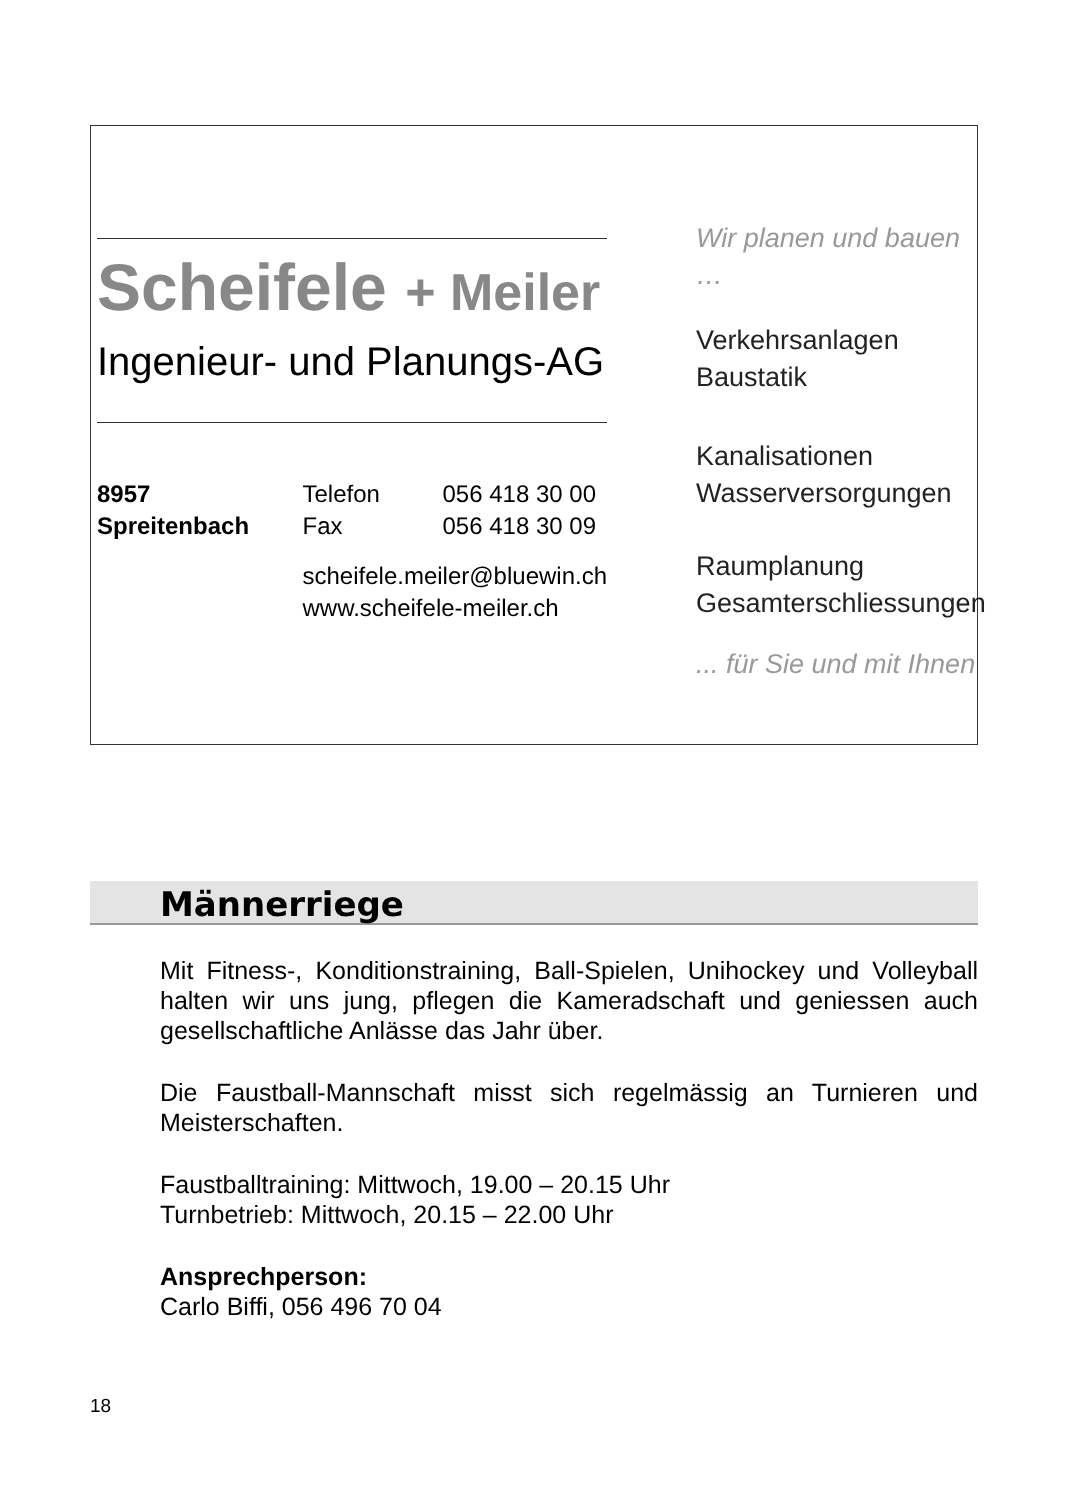Scheifele + Meiler
Ingenieur- und Planungs-AG
8957 Spreitenbach
Telefon 056 418 30 00
Fax 056 418 30 09
scheifele.meiler@bluewin.ch
www.scheifele-meiler.ch
Wir planen und bauen …
Verkehrsanlagen
Baustatik
Kanalisationen
Wasserversorgungen
Raumplanung
Gesamterschliessungen
... für Sie und mit Ihnen
Männerriege
Mit Fitness-, Konditionstraining, Ball-Spielen, Unihockey und Volleyball halten wir uns jung, pflegen die Kameradschaft und geniessen auch gesellschaftliche Anlässe das Jahr über.
Die Faustball-Mannschaft misst sich regelmässig an Turnieren und Meisterschaften.
Faustballtraining: Mittwoch, 19.00 – 20.15 Uhr
Turnbetrieb: Mittwoch, 20.15 – 22.00 Uhr
Ansprechperson:
Carlo Biffi, 056 496 70 04
18